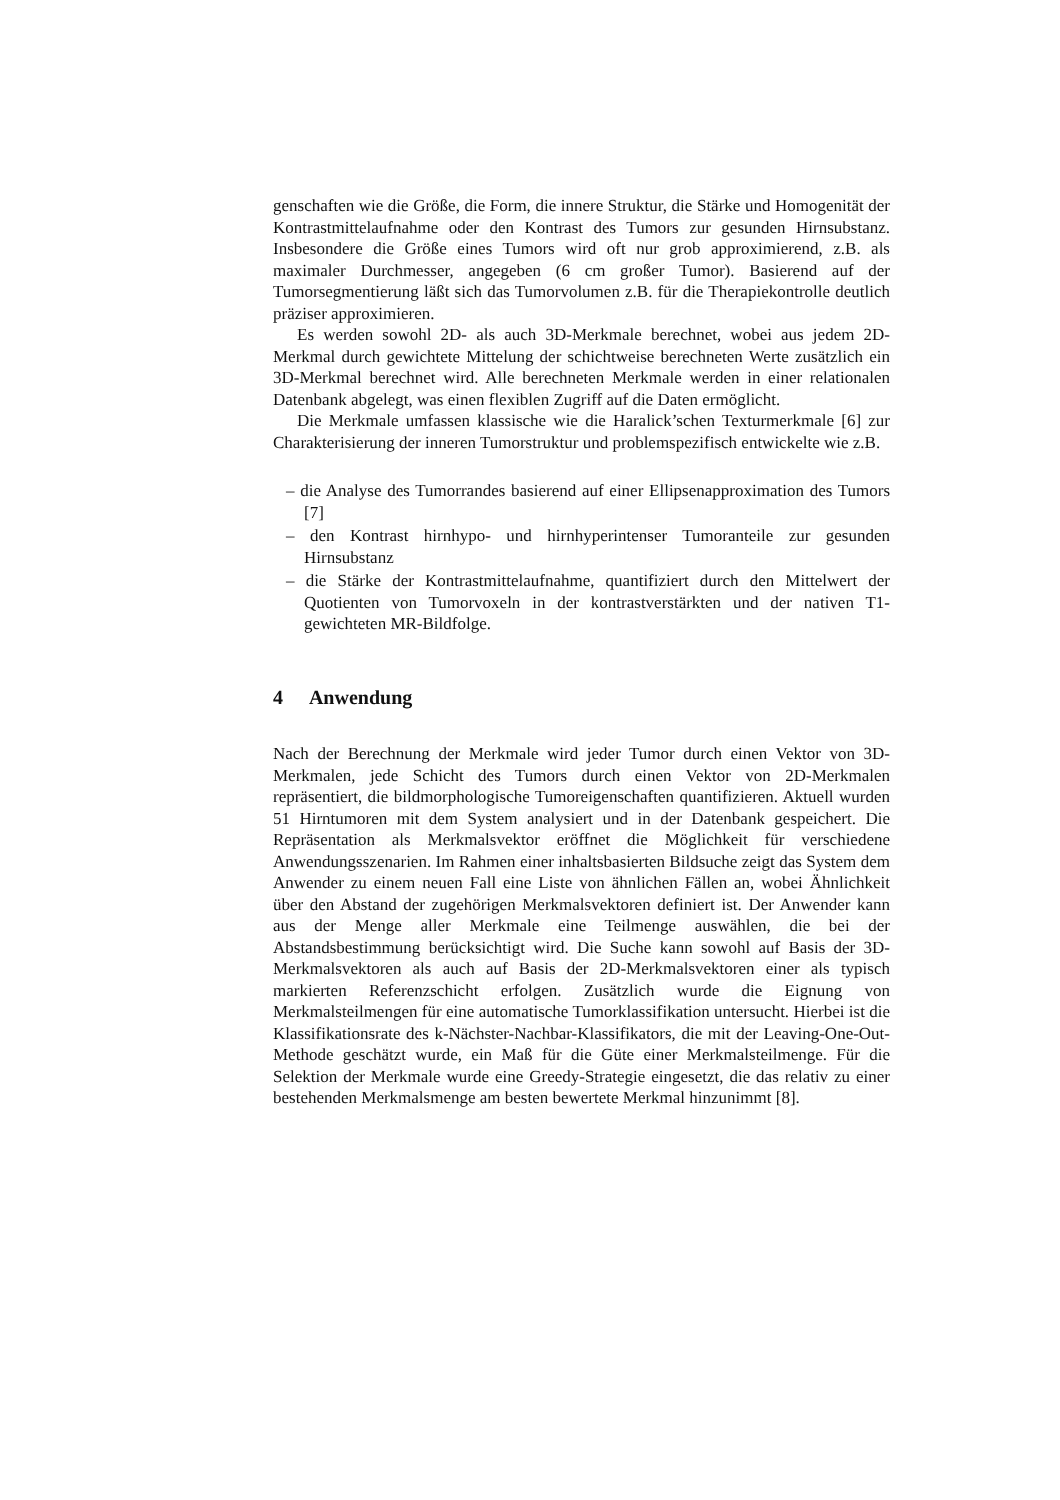genschaften wie die Größe, die Form, die innere Struktur, die Stärke und Homogenität der Kontrastmittelaufnahme oder den Kontrast des Tumors zur gesunden Hirnsubstanz. Insbesondere die Größe eines Tumors wird oft nur grob approximierend, z.B. als maximaler Durchmesser, angegeben (6 cm großer Tumor). Basierend auf der Tumorsegmentierung läßt sich das Tumorvolumen z.B. für die Therapiekontrolle deutlich präziser approximieren.
Es werden sowohl 2D- als auch 3D-Merkmale berechnet, wobei aus jedem 2D-Merkmal durch gewichtete Mittelung der schichtweise berechneten Werte zusätzlich ein 3D-Merkmal berechnet wird. Alle berechneten Merkmale werden in einer relationalen Datenbank abgelegt, was einen flexiblen Zugriff auf die Daten ermöglicht.
Die Merkmale umfassen klassische wie die Haralick’schen Texturmerkmale [6] zur Charakterisierung der inneren Tumorstruktur und problemspezifisch entwickelte wie z.B.
– die Analyse des Tumorrandes basierend auf einer Ellipsenapproximation des Tumors [7]
– den Kontrast hirnhypo- und hirnhyperintenser Tumoranteile zur gesunden Hirnsubstanz
– die Stärke der Kontrastmittelaufnahme, quantifiziert durch den Mittelwert der Quotienten von Tumorvoxeln in der kontrastverstärkten und der nativen T1-gewichteten MR-Bildfolge.
4 Anwendung
Nach der Berechnung der Merkmale wird jeder Tumor durch einen Vektor von 3D-Merkmalen, jede Schicht des Tumors durch einen Vektor von 2D-Merkmalen repräsentiert, die bildmorphologische Tumoreigenschaften quantifizieren. Aktuell wurden 51 Hirntumoren mit dem System analysiert und in der Datenbank gespeichert. Die Repräsentation als Merkmalsvektor eröffnet die Möglichkeit für verschiedene Anwendungsszenarien. Im Rahmen einer inhaltsbasierten Bildsuche zeigt das System dem Anwender zu einem neuen Fall eine Liste von ähnlichen Fällen an, wobei Ähnlichkeit über den Abstand der zugehörigen Merkmalsvektoren definiert ist. Der Anwender kann aus der Menge aller Merkmale eine Teilmenge auswählen, die bei der Abstandsbestimmung berücksichtigt wird. Die Suche kann sowohl auf Basis der 3D-Merkmalsvektoren als auch auf Basis der 2D-Merkmalsvektoren einer als typisch markierten Referenzschicht erfolgen. Zusätzlich wurde die Eignung von Merkmalsteilmengen für eine automatische Tumorklassifikation untersucht. Hierbei ist die Klassifikationsrate des k-Nächster-Nachbar-Klassifikators, die mit der Leaving-One-Out-Methode geschätzt wurde, ein Maß für die Güte einer Merkmalsteilmenge. Für die Selektion der Merkmale wurde eine Greedy-Strategie eingesetzt, die das relativ zu einer bestehenden Merkmalsmenge am besten bewertete Merkmal hinzunimmt [8].